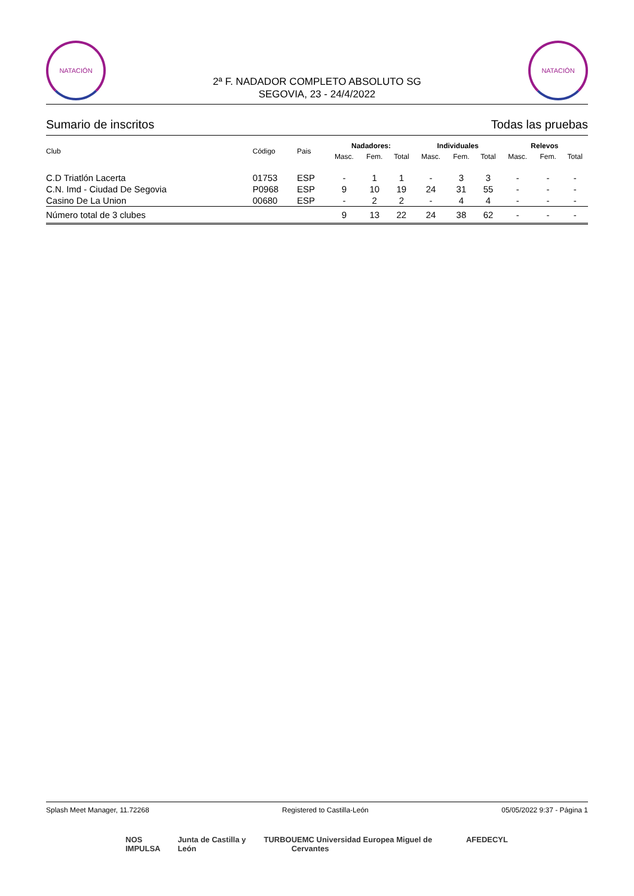NATACIÓN
2ª F. NADADOR COMPLETO ABSOLUTO SG
SEGOVIA, 23 - 24/4/2022
NATACIÓN
Sumario de inscritos Todas las pruebas
| Club | Código | Pais | Nadadores: | | | Individuales | | | Relevos | | |
| --- | --- | --- | --- | --- | --- | --- | --- | --- | --- | --- | --- |
| | | | Masc. | Fem. | Total | Masc. | Fem. | Total | Masc. | Fem. | Total |
| C.D Triatlón Lacerta | 01753 | ESP | - | 1 | 1 | - | 3 | 3 | - | - | - |
| C.N. Imd - Ciudad De Segovia | P0968 | ESP | 9 | 10 | 19 | 24 | 31 | 55 | - | - | - |
| Casino De La Union | 00680 | ESP | - | 2 | 2 | - | 4 | 4 | - | - | - |
| Número total de 3 clubes | | | 9 | 13 | 22 | 24 | 38 | 62 | - | - | - |
Splash Meet Manager, 11.72268 Registered to Castilla-León 05/05/2022 9:37 - Página 1
NOS IMPULSA Junta de Castilla y León TURBO UEMC Universidad Europea Miguel de Cervantes AFEDECYL